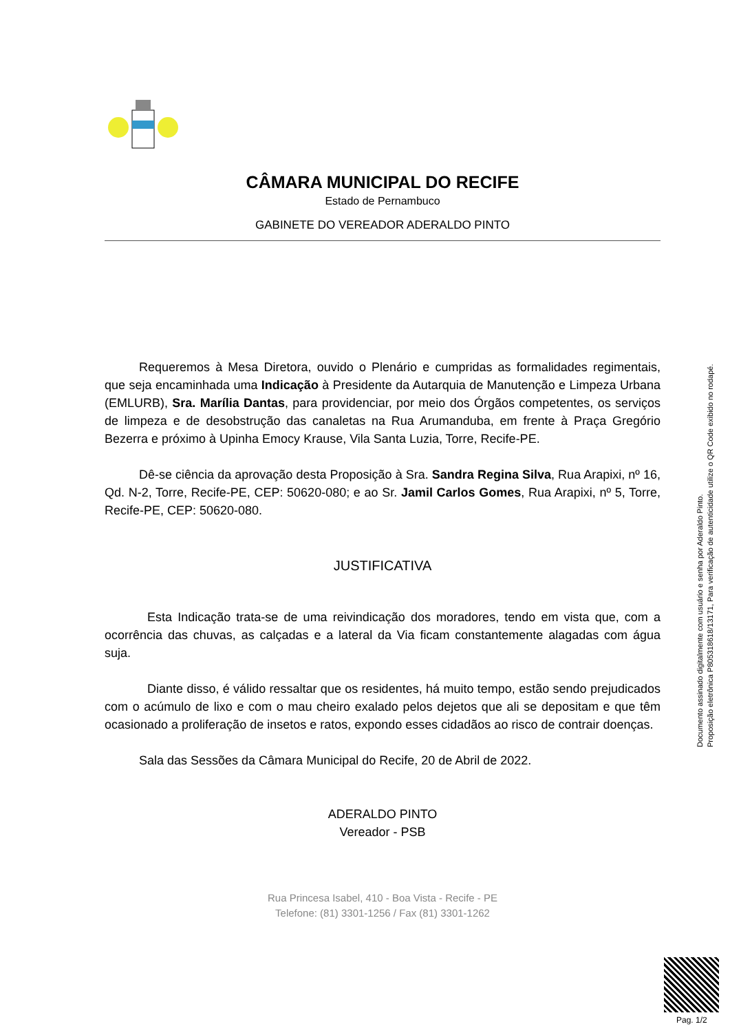CÂMARA MUNICIPAL DO RECIFE
Estado de Pernambuco
GABINETE DO VEREADOR ADERALDO PINTO
Requeremos à Mesa Diretora, ouvido o Plenário e cumpridas as formalidades regimentais, que seja encaminhada uma Indicação à Presidente da Autarquia de Manutenção e Limpeza Urbana (EMLURB), Sra. Marília Dantas, para providenciar, por meio dos Órgãos competentes, os serviços de limpeza e de desobstrução das canaletas na Rua Arumanduba, em frente à Praça Gregório Bezerra e próximo à Upinha Emocy Krause, Vila Santa Luzia, Torre, Recife-PE.
Dê-se ciência da aprovação desta Proposição à Sra. Sandra Regina Silva, Rua Arapixi, nº 16, Qd. N-2, Torre, Recife-PE, CEP: 50620-080; e ao Sr. Jamil Carlos Gomes, Rua Arapixi, nº 5, Torre, Recife-PE, CEP: 50620-080.
JUSTIFICATIVA
Esta Indicação trata-se de uma reivindicação dos moradores, tendo em vista que, com a ocorrência das chuvas, as calçadas e a lateral da Via ficam constantemente alagadas com água suja.
Diante disso, é válido ressaltar que os residentes, há muito tempo, estão sendo prejudicados com o acúmulo de lixo e com o mau cheiro exalado pelos dejetos que ali se depositam e que têm ocasionado a proliferação de insetos e ratos, expondo esses cidadãos ao risco de contrair doenças.
Sala das Sessões da Câmara Municipal do Recife, 20 de Abril de 2022.
ADERALDO PINTO
Vereador - PSB
Rua Princesa Isabel, 410 - Boa Vista - Recife - PE
Telefone: (81) 3301-1256 / Fax (81) 3301-1262
Documento assinado digitalmente com usuário e senha por Aderaldo Pinto.
Proposição eletrônica P805318618/13171, Para verificação de autenticidade utilize o QR Code exibido no rodapé.
Pag. 1/2